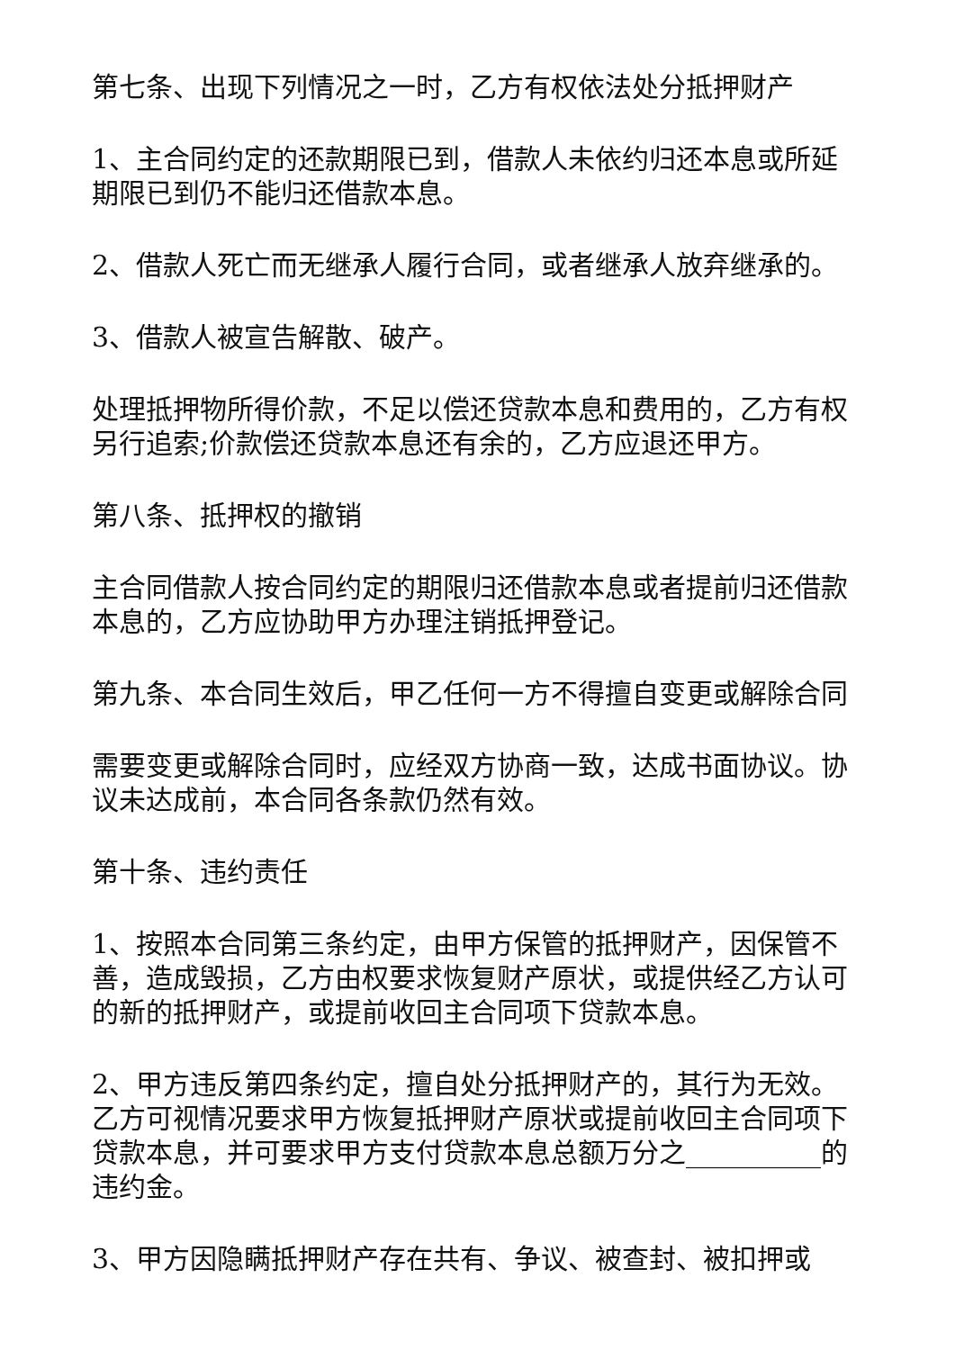第七条、出现下列情况之一时，乙方有权依法处分抵押财产
1、主合同约定的还款期限已到，借款人未依约归还本息或所延期限已到仍不能归还借款本息。
2、借款人死亡而无继承人履行合同，或者继承人放弃继承的。
3、借款人被宣告解散、破产。
处理抵押物所得价款，不足以偿还贷款本息和费用的，乙方有权另行追索;价款偿还贷款本息还有余的，乙方应退还甲方。
第八条、抵押权的撤销
主合同借款人按合同约定的期限归还借款本息或者提前归还借款本息的，乙方应协助甲方办理注销抵押登记。
第九条、本合同生效后，甲乙任何一方不得擅自变更或解除合同
需要变更或解除合同时，应经双方协商一致，达成书面协议。协议未达成前，本合同各条款仍然有效。
第十条、违约责任
1、按照本合同第三条约定，由甲方保管的抵押财产，因保管不善，造成毁损，乙方由权要求恢复财产原状，或提供经乙方认可的新的抵押财产，或提前收回主合同项下贷款本息。
2、甲方违反第四条约定，擅自处分抵押财产的，其行为无效。乙方可视情况要求甲方恢复抵押财产原状或提前收回主合同项下贷款本息，并可要求甲方支付贷款本息总额万分之__________的违约金。
3、甲方因隐瞒抵押财产存在共有、争议、被查封、被扣押或